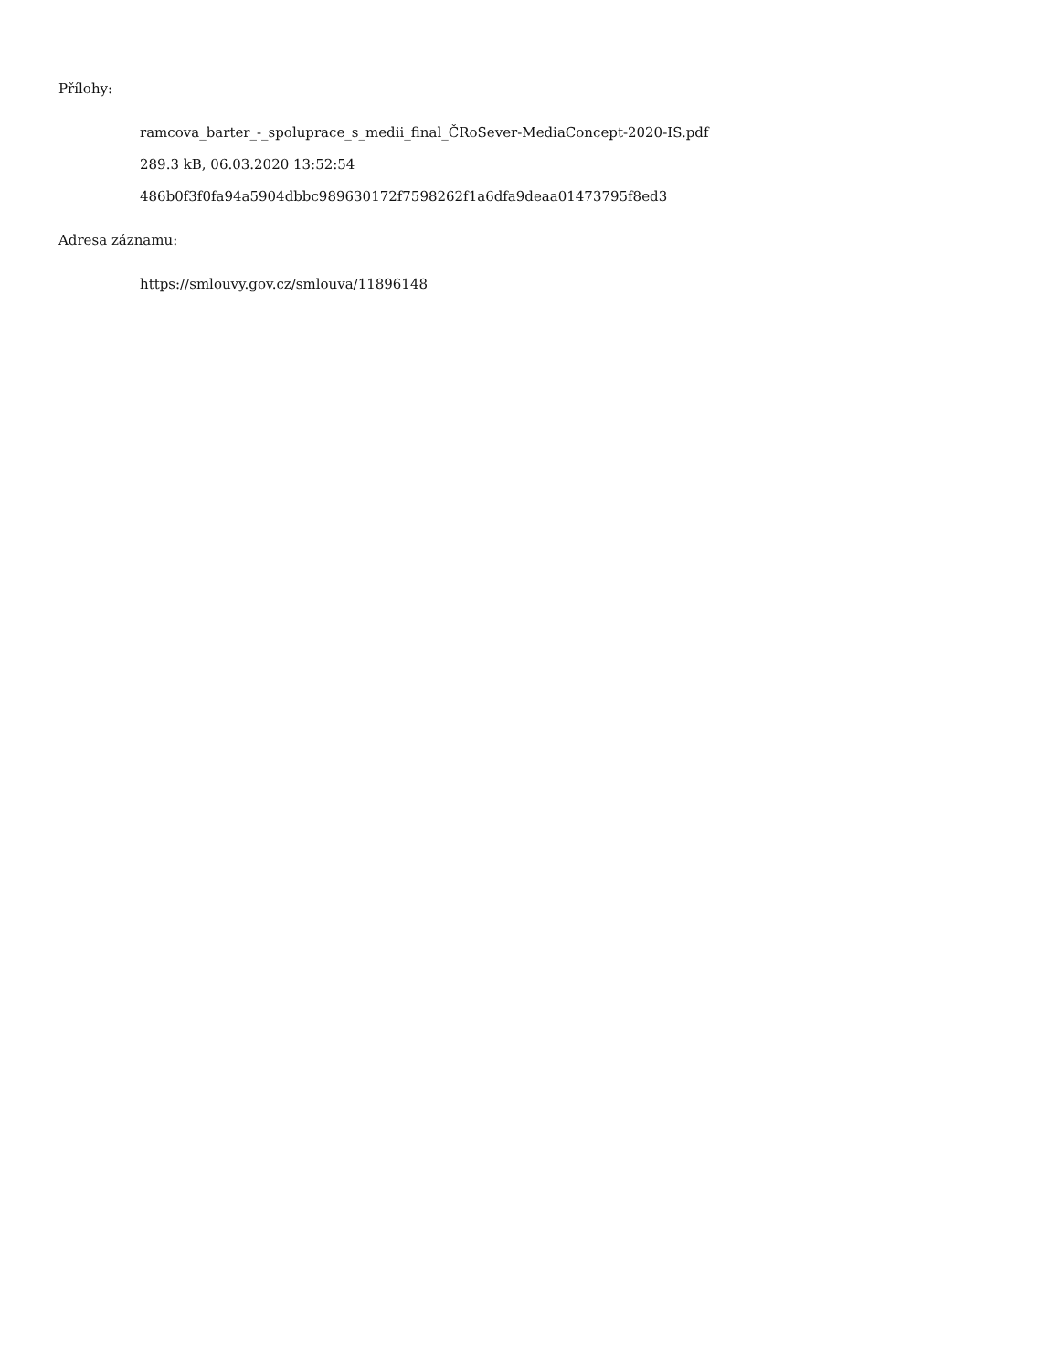Přílohy:
ramcova_barter_-_spoluprace_s_medii_final_ČRoSever-MediaConcept-2020-IS.pdf
289.3 kB, 06.03.2020 13:52:54
486b0f3f0fa94a5904dbbc989630172f7598262f1a6dfa9deaa01473795f8ed3
Adresa záznamu:
https://smlouvy.gov.cz/smlouva/11896148